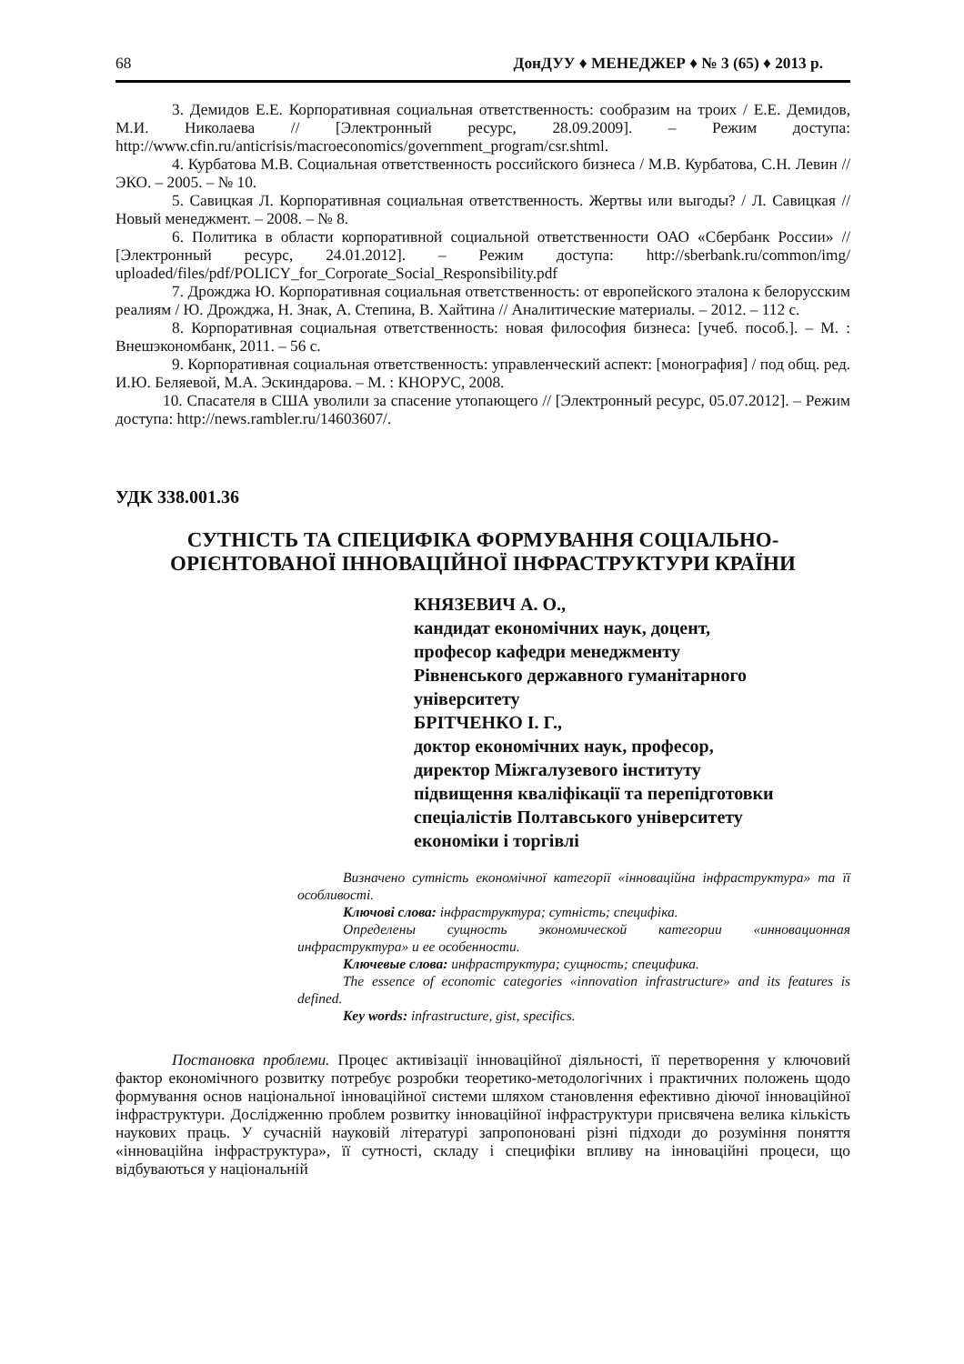68 ДонДУУ ♦ МЕНЕДЖЕР ♦ № 3 (65) ♦ 2013 р.
3. Демидов Е.Е. Корпоративная социальная ответственность: сообразим на троих / Е.Е. Демидов, М.И. Николаева // [Электронный ресурс, 28.09.2009]. – Режим доступа: http://www.cfin.ru/anticrisis/macroeconomics/government_program/csr.shtml.
4. Курбатова М.В. Социальная ответственность российского бизнеса / М.В. Курбатова, С.Н. Левин // ЭКО. – 2005. – № 10.
5. Савицкая Л. Корпоративная социальная ответственность. Жертвы или выгоды? / Л. Савицкая // Новый менеджмент. – 2008. – № 8.
6. Политика в области корпоративной социальной ответственности ОАО «Сбербанк России» // [Электронный ресурс, 24.01.2012]. – Режим доступа: http://sberbank.ru/common/img/ uploaded/files/pdf/POLICY_for_Corporate_Social_Responsibility.pdf
7. Дрожджа Ю. Корпоративная социальная ответственность: от европейского эталона к белорусским реалиям / Ю. Дрожджа, Н. Знак, А. Степина, В. Хайтина // Аналитические материалы. – 2012. – 112 с.
8. Корпоративная социальная ответственность: новая философия бизнеса: [учеб. пособ.]. – М. : Внешэкономбанк, 2011. – 56 с.
9. Корпоративная социальная ответственность: управленческий аспект: [монография] / под общ. ред. И.Ю. Беляевой, М.А. Эскиндарова. – М. : КНОРУС, 2008.
10. Спасателя в США уволили за спасение утопающего // [Электронный ресурс, 05.07.2012]. – Режим доступа: http://news.rambler.ru/14603607/.
УДК 338.001.36
СУТНІСТЬ ТА СПЕЦИФІКА ФОРМУВАННЯ СОЦІАЛЬНО-ОРІЄНТОВАНОЇ ІННОВАЦІЙНОЇ ІНФРАСТРУКТУРИ КРАЇНИ
КНЯЗЕВИЧ А. О.,
кандидат економічних наук, доцент,
професор кафедри менеджменту
Рівненського державного гуманітарного
університету
БРІТЧЕНКО І. Г.,
доктор економічних наук, професор,
директор Міжгалузевого інституту
підвищення кваліфікації та перепідготовки
спеціалістів Полтавського університету
економіки і торгівлі
Визначено сутність економічної категорії «інноваційна інфраструктура» та її особливості.
Ключові слова: інфраструктура; сутність; специфіка.
Определены сущность экономической категории «инновационная инфраструктура» и ее особенности.
Ключевые слова: инфраструктура; сущность; специфика.
The essence of economic categories «innovation infrastructure» and its features is defined.
Key words: infrastructure, gist, specifics.
Постановка проблеми. Процес активізації інноваційної діяльності, її перетворення у ключовий фактор економічного розвитку потребує розробки теоретико-методологічних і практичних положень щодо формування основ національної інноваційної системи шляхом становлення ефективно діючої інноваційної інфраструктури. Дослідженню проблем розвитку інноваційної інфраструктури присвячена велика кількість наукових праць. У сучасній науковій літературі запропоновані різні підходи до розуміння поняття «інноваційна інфраструктура», її сутності, складу і специфіки впливу на інноваційні процеси, що відбуваються у національній